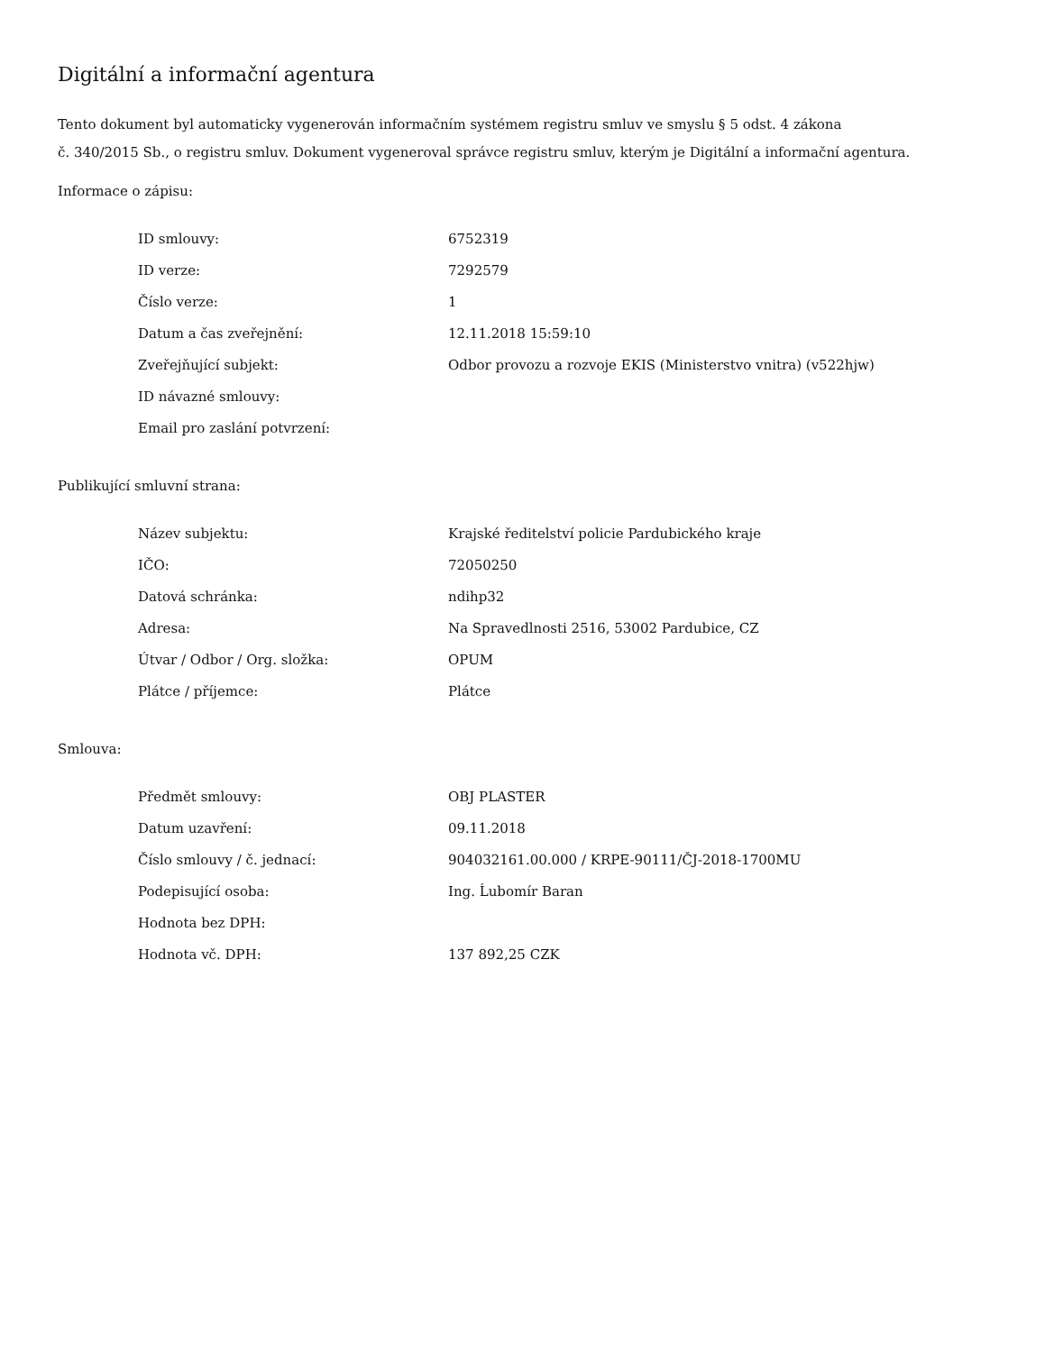Digitální a informační agentura
Tento dokument byl automaticky vygenerován informačním systémem registru smluv ve smyslu § 5 odst. 4 zákona
č. 340/2015 Sb., o registru smluv. Dokument vygeneroval správce registru smluv, kterým je Digitální a informační agentura.
Informace o zápisu:
| ID smlouvy: | 6752319 |
| ID verze: | 7292579 |
| Číslo verze: | 1 |
| Datum a čas zveřejnění: | 12.11.2018 15:59:10 |
| Zveřejňující subjekt: | Odbor provozu a rozvoje EKIS (Ministerstvo vnitra) (v522hjw) |
| ID návazné smlouvy: | |
| Email pro zaslání potvrzení: | |
Publikující smluvní strana:
| Název subjektu: | Krajské ředitelství policie Pardubického kraje |
| IČO: | 72050250 |
| Datová schránka: | ndihp32 |
| Adresa: | Na Spravedlnosti 2516, 53002 Pardubice, CZ |
| Útvar / Odbor / Org. složka: | OPUM |
| Plátce / příjemce: | Plátce |
Smlouva:
| Předmět smlouvy: | OBJ PLASTER |
| Datum uzavření: | 09.11.2018 |
| Číslo smlouvy / č. jednací: | 904032161.00.000 / KRPE-90111/ČJ-2018-1700MU |
| Podepisující osoba: | Ing. Ĺubomír Baran |
| Hodnota bez DPH: | |
| Hodnota vč. DPH: | 137 892,25 CZK |